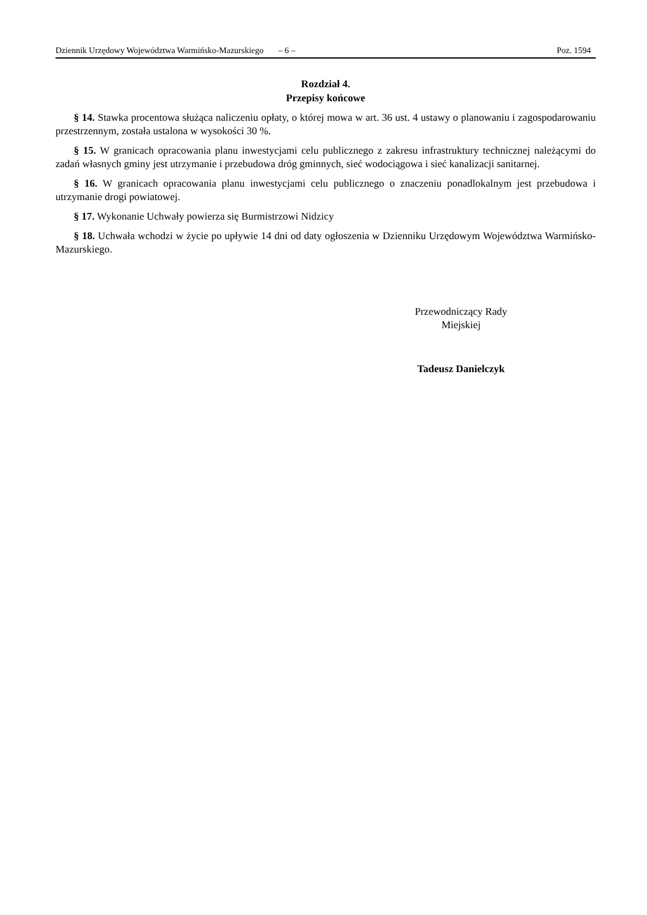Dziennik Urzędowy Województwa Warmińsko-Mazurskiego – 6 – Poz. 1594
Rozdział 4.
Przepisy końcowe
§ 14. Stawka procentowa służąca naliczeniu opłaty, o której mowa w art. 36 ust. 4 ustawy o planowaniu i zagospodarowaniu przestrzennym, została ustalona w wysokości 30 %.
§ 15. W granicach opracowania planu inwestycjami celu publicznego z zakresu infrastruktury technicznej należącymi do zadań własnych gminy jest utrzymanie i przebudowa dróg gminnych, sieć wodociągowa i sieć kanalizacji sanitarnej.
§ 16. W granicach opracowania planu inwestycjami celu publicznego o znaczeniu ponadlokalnym jest przebudowa i utrzymanie drogi powiatowej.
§ 17. Wykonanie Uchwały powierza się Burmistrzowi Nidzicy
§ 18. Uchwała wchodzi w życie po upływie 14 dni od daty ogłoszenia w Dzienniku Urzędowym Województwa Warmińsko-Mazurskiego.
Przewodniczący Rady
Miejskiej
Tadeusz Danielczyk